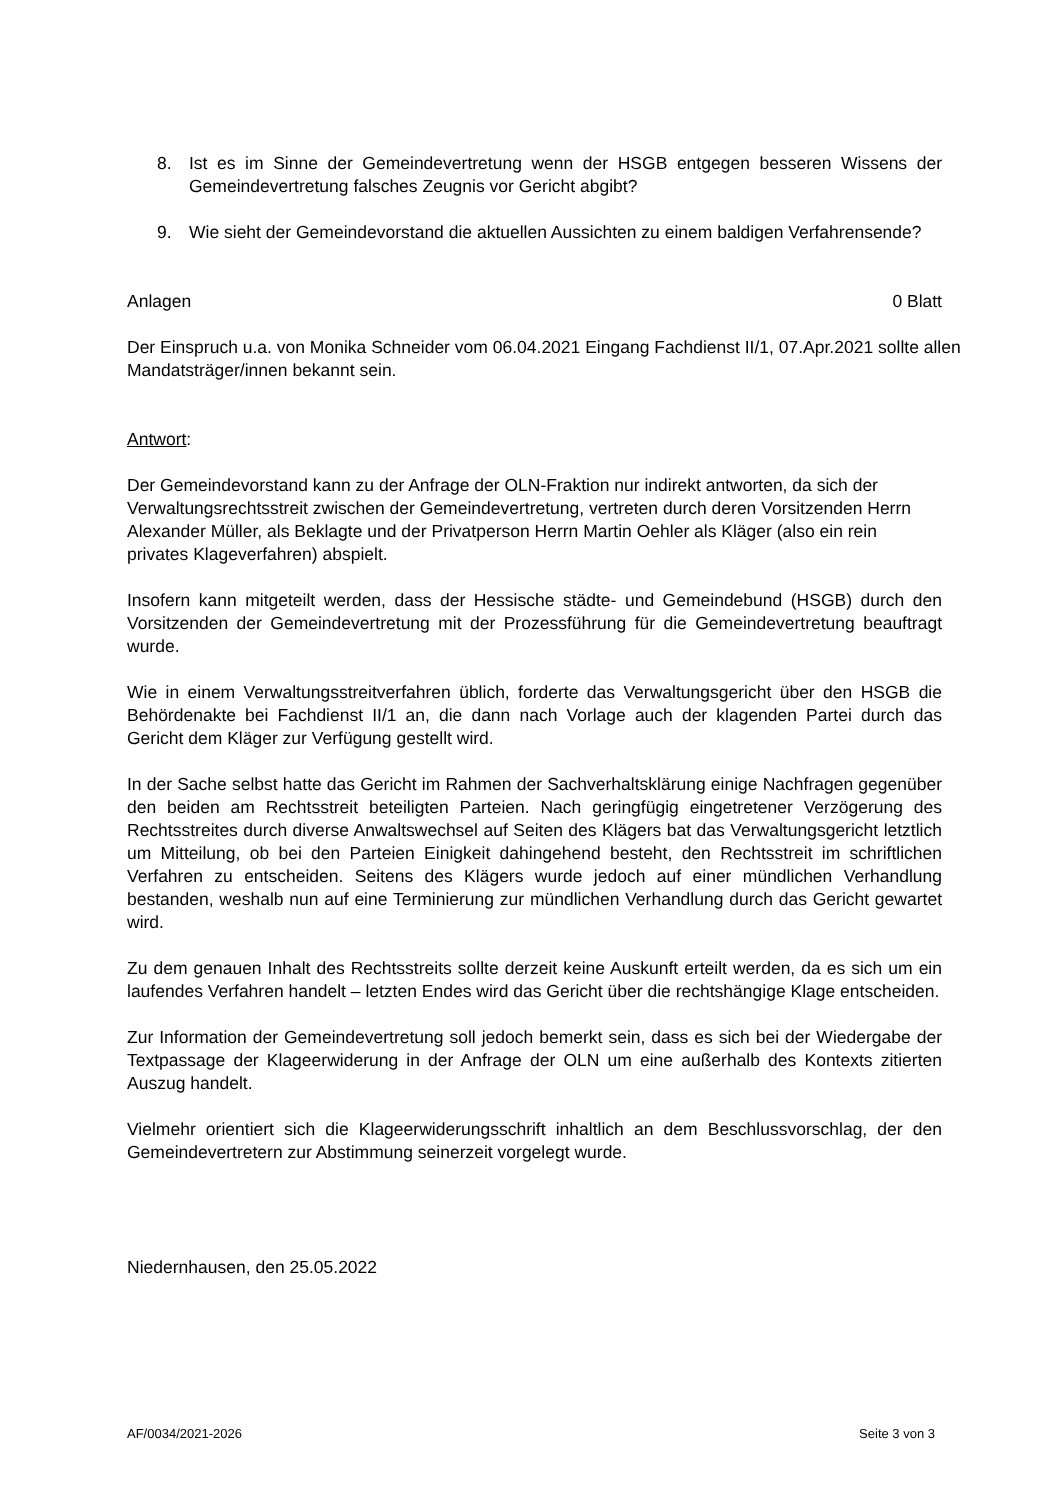8. Ist es im Sinne der Gemeindevertretung wenn der HSGB entgegen besseren Wissens der Gemeindevertretung falsches Zeugnis vor Gericht abgibt?
9. Wie sieht der Gemeindevorstand die aktuellen Aussichten zu einem baldigen Verfahrensende?
Anlagen 0 Blatt
Der Einspruch u.a. von Monika Schneider vom 06.04.2021 Eingang Fachdienst II/1, 07.Apr.2021 sollte allen Mandatsträger/innen bekannt sein.
Antwort:
Der Gemeindevorstand kann zu der Anfrage der OLN-Fraktion nur indirekt antworten, da sich der Verwaltungsrechtsstreit zwischen der Gemeindevertretung, vertreten durch deren Vorsitzenden Herrn Alexander Müller, als Beklagte und der Privatperson Herrn Martin Oehler als Kläger (also ein rein privates Klageverfahren) abspielt.
Insofern kann mitgeteilt werden, dass der Hessische städte- und Gemeindebund (HSGB) durch den Vorsitzenden der Gemeindevertretung mit der Prozessführung für die Gemeindevertretung beauftragt wurde.
Wie in einem Verwaltungsstreitverfahren üblich, forderte das Verwaltungsgericht über den HSGB die Behördenakte bei Fachdienst II/1 an, die dann nach Vorlage auch der klagenden Partei durch das Gericht dem Kläger zur Verfügung gestellt wird.
In der Sache selbst hatte das Gericht im Rahmen der Sachverhaltsklärung einige Nachfragen gegenüber den beiden am Rechtsstreit beteiligten Parteien. Nach geringfügig eingetretener Verzögerung des Rechtsstreites durch diverse Anwaltswechsel auf Seiten des Klägers bat das Verwaltungsgericht letztlich um Mitteilung, ob bei den Parteien Einigkeit dahingehend besteht, den Rechtsstreit im schriftlichen Verfahren zu entscheiden. Seitens des Klägers wurde jedoch auf einer mündlichen Verhandlung bestanden, weshalb nun auf eine Terminierung zur mündlichen Verhandlung durch das Gericht gewartet wird.
Zu dem genauen Inhalt des Rechtsstreits sollte derzeit keine Auskunft erteilt werden, da es sich um ein laufendes Verfahren handelt – letzten Endes wird das Gericht über die rechtshängige Klage entscheiden.
Zur Information der Gemeindevertretung soll jedoch bemerkt sein, dass es sich bei der Wiedergabe der Textpassage der Klageerwiderung in der Anfrage der OLN um eine außerhalb des Kontexts zitierten Auszug handelt.
Vielmehr orientiert sich die Klageerwiderungsschrift inhaltlich an dem Beschlussvorschlag, der den Gemeindevertretern zur Abstimmung seinerzeit vorgelegt wurde.
Niedernhausen, den 25.05.2022
AF/0034/2021-2026 Seite 3 von 3